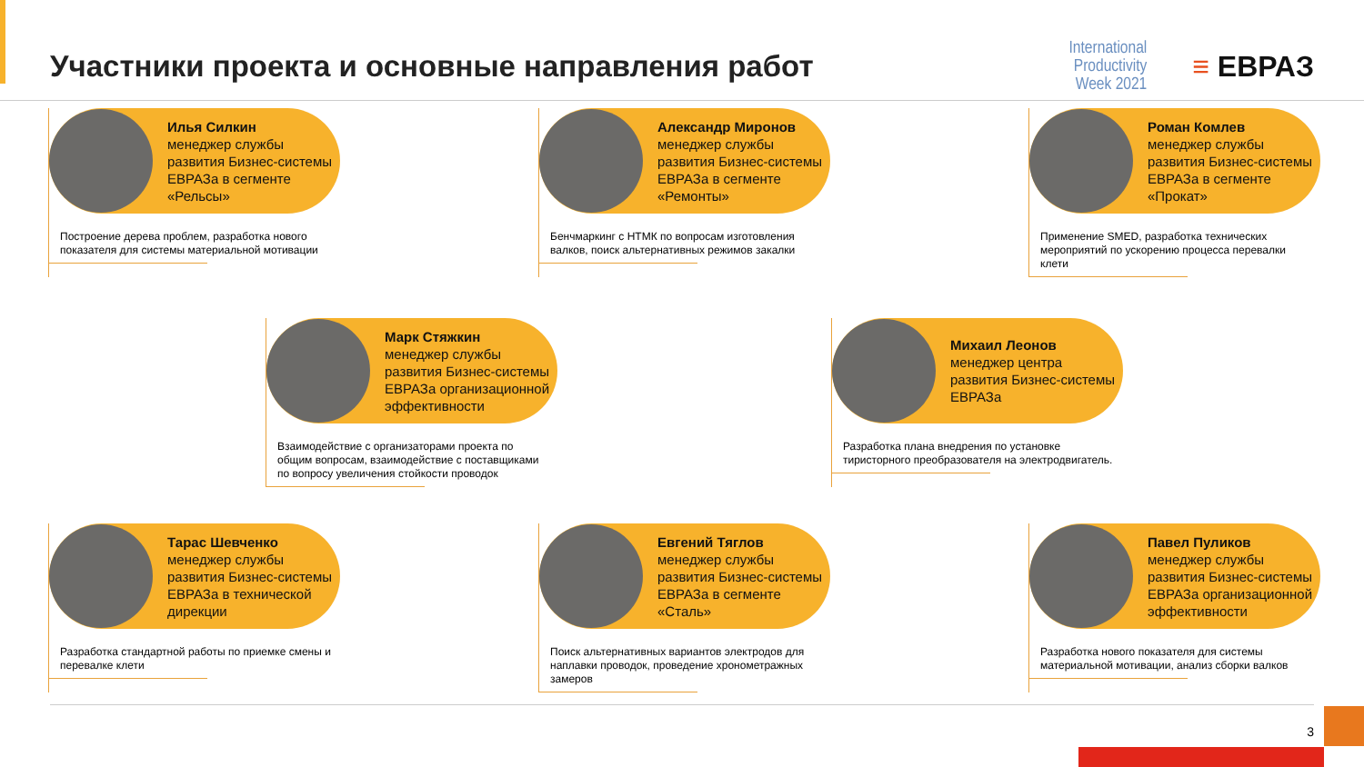Участники проекта и основные направления работ
International
Productivity
Week 2021
≡ ЕВРАЗ
Илья Силкин
менеджер службы развития Бизнес-системы ЕВРАЗа в сегменте «Рельсы»
Построение дерева проблем, разработка нового показателя для системы материальной мотивации
Александр Миронов
менеджер службы развития Бизнес-системы ЕВРАЗа в сегменте «Ремонты»
Бенчмаркинг с НТМК по вопросам изготовления валков, поиск альтернативных режимов закалки
Роман Комлев
менеджер службы развития Бизнес-системы ЕВРАЗа в сегменте «Прокат»
Применение SMED, разработка технических мероприятий по ускорению процесса перевалки клети
Марк Стяжкин
менеджер службы развития Бизнес-системы ЕВРАЗа организационной эффективности
Взаимодействие с организаторами проекта по общим вопросам, взаимодействие с поставщиками по вопросу увеличения стойкости проводок
Михаил Леонов
менеджер центра развития Бизнес-системы ЕВРАЗа
Разработка плана внедрения по установке тиристорного преобразователя на электродвигатель.
Тарас Шевченко
менеджер службы развития Бизнес-системы ЕВРАЗа в технической дирекции
Разработка стандартной работы по приемке смены и перевалке клети
Евгений Тяглов
менеджер службы развития Бизнес-системы ЕВРАЗа в сегменте «Сталь»
Поиск альтернативных вариантов электродов для наплавки проводок, проведение хронометражных замеров
Павел Пуликов
менеджер службы развития Бизнес-системы ЕВРАЗа организационной эффективности
Разработка нового показателя для системы материальной мотивации, анализ сборки валков
3